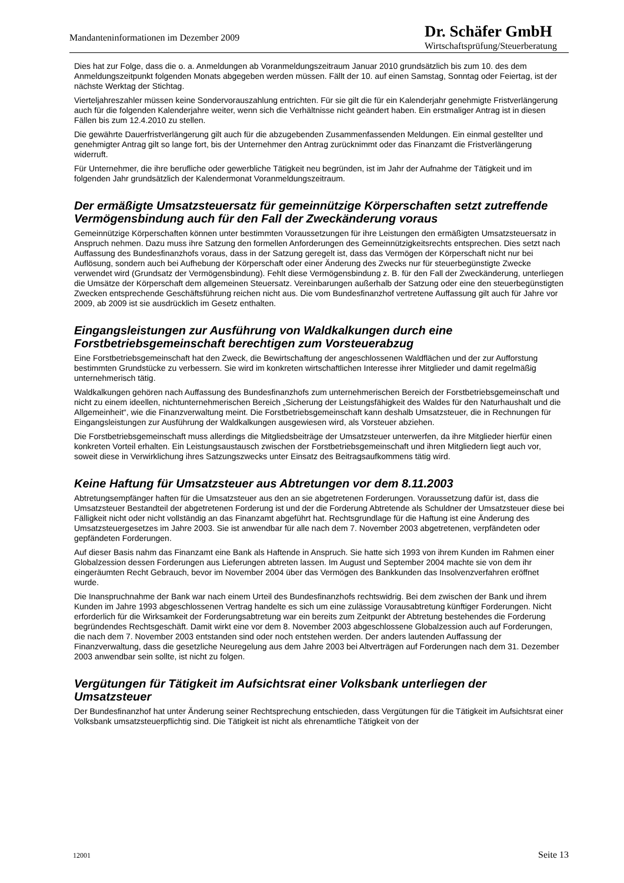Mandanteninformationen im Dezember 2009
Dr. Schäfer GmbH
Wirtschaftsprüfung/Steuerberatung
Dies hat zur Folge, dass die o. a. Anmeldungen ab Voranmeldungszeitraum Januar 2010 grundsätzlich bis zum 10. des dem Anmeldungszeitpunkt folgenden Monats abgegeben werden müssen. Fällt der 10. auf einen Samstag, Sonntag oder Feiertag, ist der nächste Werktag der Stichtag.
Vierteljahreszahler müssen keine Sondervorauszahlung entrichten. Für sie gilt die für ein Kalenderjahr genehmigte Fristverlängerung auch für die folgenden Kalenderjahre weiter, wenn sich die Verhältnisse nicht geändert haben. Ein erstmaliger Antrag ist in diesen Fällen bis zum 12.4.2010 zu stellen.
Die gewährte Dauerfristverlängerung gilt auch für die abzugebenden Zusammenfassenden Meldungen. Ein einmal gestellter und genehmigter Antrag gilt so lange fort, bis der Unternehmer den Antrag zurücknimmt oder das Finanzamt die Fristverlängerung widerruft.
Für Unternehmer, die ihre berufliche oder gewerbliche Tätigkeit neu begründen, ist im Jahr der Aufnahme der Tätigkeit und im folgenden Jahr grundsätzlich der Kalendermonat Voranmeldungszeitraum.
Der ermäßigte Umsatzsteuersatz für gemeinnützige Körperschaften setzt zutreffende Vermögensbindung auch für den Fall der Zweckänderung voraus
Gemeinnützige Körperschaften können unter bestimmten Voraussetzungen für ihre Leistungen den ermäßigten Umsatzsteuersatz in Anspruch nehmen. Dazu muss ihre Satzung den formellen Anforderungen des Gemeinnützigkeitsrechts entsprechen. Dies setzt nach Auffassung des Bundesfinanzhofs voraus, dass in der Satzung geregelt ist, dass das Vermögen der Körperschaft nicht nur bei Auflösung, sondern auch bei Aufhebung der Körperschaft oder einer Änderung des Zwecks nur für steuerbegünstigte Zwecke verwendet wird (Grundsatz der Vermögensbindung). Fehlt diese Vermögensbindung z. B. für den Fall der Zweckänderung, unterliegen die Umsätze der Körperschaft dem allgemeinen Steuersatz. Vereinbarungen außerhalb der Satzung oder eine den steuerbegünstigten Zwecken entsprechende Geschäftsführung reichen nicht aus. Die vom Bundesfinanzhof vertretene Auffassung gilt auch für Jahre vor 2009, ab 2009 ist sie ausdrücklich im Gesetz enthalten.
Eingangsleistungen zur Ausführung von Waldkalkungen durch eine Forstbetriebsgemeinschaft berechtigen zum Vorsteuerabzug
Eine Forstbetriebsgemeinschaft hat den Zweck, die Bewirtschaftung der angeschlossenen Waldflächen und der zur Aufforstung bestimmten Grundstücke zu verbessern. Sie wird im konkreten wirtschaftlichen Interesse ihrer Mitglieder und damit regelmäßig unternehmerisch tätig.
Waldkalkungen gehören nach Auffassung des Bundesfinanzhofs zum unternehmerischen Bereich der Forstbetriebsgemeinschaft und nicht zu einem ideellen, nichtunternehmerischen Bereich „Sicherung der Leistungsfähigkeit des Waldes für den Naturhaushalt und die Allgemeinheit“, wie die Finanzverwaltung meint. Die Forstbetriebsgemeinschaft kann deshalb Umsatzsteuer, die in Rechnungen für Eingangsleistungen zur Ausführung der Waldkalkungen ausgewiesen wird, als Vorsteuer abziehen.
Die Forstbetriebsgemeinschaft muss allerdings die Mitgliedsbeiträge der Umsatzsteuer unterwerfen, da ihre Mitglieder hierfür einen konkreten Vorteil erhalten. Ein Leistungsaustausch zwischen der Forstbetriebsgemeinschaft und ihren Mitgliedern liegt auch vor, soweit diese in Verwirklichung ihres Satzungszwecks unter Einsatz des Beitragsaufkommens tätig wird.
Keine Haftung für Umsatzsteuer aus Abtretungen vor dem 8.11.2003
Abtretungsempfänger haften für die Umsatzsteuer aus den an sie abgetretenen Forderungen. Voraussetzung dafür ist, dass die Umsatzsteuer Bestandteil der abgetretenen Forderung ist und der die Forderung Abtretende als Schuldner der Umsatzsteuer diese bei Fälligkeit nicht oder nicht vollständig an das Finanzamt abgeführt hat. Rechtsgrundlage für die Haftung ist eine Änderung des Umsatzsteuergesetzes im Jahre 2003. Sie ist anwendbar für alle nach dem 7. November 2003 abgetretenen, verpfändeten oder gepfändeten Forderungen.
Auf dieser Basis nahm das Finanzamt eine Bank als Haftende in Anspruch. Sie hatte sich 1993 von ihrem Kunden im Rahmen einer Globalzession dessen Forderungen aus Lieferungen abtreten lassen. Im August und September 2004 machte sie von dem ihr eingeräumten Recht Gebrauch, bevor im November 2004 über das Vermögen des Bankkunden das Insolvenzverfahren eröffnet wurde.
Die Inanspruchnahme der Bank war nach einem Urteil des Bundesfinanzhofs rechtswidrig. Bei dem zwischen der Bank und ihrem Kunden im Jahre 1993 abgeschlossenen Vertrag handelte es sich um eine zulässige Vorausabtretung künftiger Forderungen. Nicht erforderlich für die Wirksamkeit der Forderungsabtretung war ein bereits zum Zeitpunkt der Abtretung bestehendes die Forderung begründendes Rechtsgeschäft. Damit wirkt eine vor dem 8. November 2003 abgeschlossene Globalzession auch auf Forderungen, die nach dem 7. November 2003 entstanden sind oder noch entstehen werden. Der anders lautenden Auffassung der Finanzverwaltung, dass die gesetzliche Neuregelung aus dem Jahre 2003 bei Altverträgen auf Forderungen nach dem 31. Dezember 2003 anwendbar sein sollte, ist nicht zu folgen.
Vergütungen für Tätigkeit im Aufsichtsrat einer Volksbank unterliegen der Umsatzsteuer
Der Bundesfinanzhof hat unter Änderung seiner Rechtsprechung entschieden, dass Vergütungen für die Tätigkeit im Aufsichtsrat einer Volksbank umsatzsteuerpflichtig sind. Die Tätigkeit ist nicht als ehrenamtliche Tätigkeit von der
12001 Seite 13